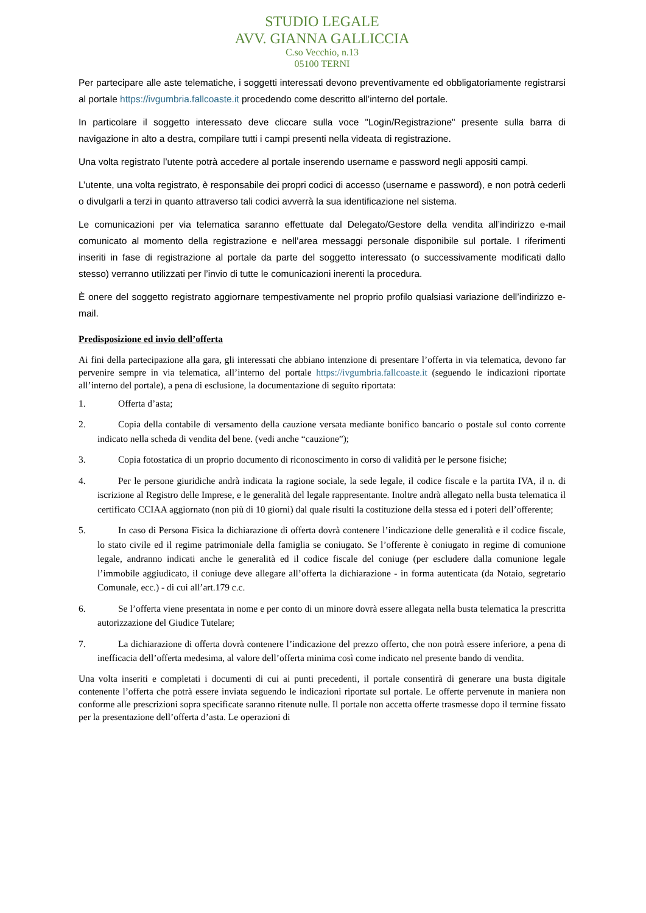STUDIO LEGALE
AVV. GIANNA GALLICCIA
C.so Vecchio, n.13
05100 TERNI
Per partecipare alle aste telematiche, i soggetti interessati devono preventivamente ed obbligatoriamente registrarsi al portale https://ivgumbria.fallcoaste.it procedendo come descritto all’interno del portale.
In particolare il soggetto interessato deve cliccare sulla voce "Login/Registrazione" presente sulla barra di navigazione in alto a destra, compilare tutti i campi presenti nella videata di registrazione.
Una volta registrato l’utente potrà accedere al portale inserendo username e password negli appositi campi.
L’utente, una volta registrato, è responsabile dei propri codici di accesso (username e password), e non potrà cederli o divulgarli a terzi in quanto attraverso tali codici avverrà la sua identificazione nel sistema.
Le comunicazioni per via telematica saranno effettuate dal Delegato/Gestore della vendita all’indirizzo e-mail comunicato al momento della registrazione e nell’area messaggi personale disponibile sul portale. I riferimenti inseriti in fase di registrazione al portale da parte del soggetto interessato (o successivamente modificati dallo stesso) verranno utilizzati per l’invio di tutte le comunicazioni inerenti la procedura.
È onere del soggetto registrato aggiornare tempestivamente nel proprio profilo qualsiasi variazione dell’indirizzo e-mail.
Predisposizione ed invio dell’offerta
Ai fini della partecipazione alla gara, gli interessati che abbiano intenzione di presentare l’offerta in via telematica, devono far pervenire sempre in via telematica, all’interno del portale https://ivgumbria.fallcoaste.it (seguendo le indicazioni riportate all’interno del portale), a pena di esclusione, la documentazione di seguito riportata:
1. Offerta d’asta;
2. Copia della contabile di versamento della cauzione versata mediante bonifico bancario o postale sul conto corrente indicato nella scheda di vendita del bene. (vedi anche “cauzione”);
3. Copia fotostatica di un proprio documento di riconoscimento in corso di validità per le persone fisiche;
4. Per le persone giuridiche andrà indicata la ragione sociale, la sede legale, il codice fiscale e la partita IVA, il n. di iscrizione al Registro delle Imprese, e le generalità del legale rappresentante. Inoltre andrà allegato nella busta telematica il certificato CCIAA aggiornato (non più di 10 giorni) dal quale risulti la costituzione della stessa ed i poteri dell’offerente;
5. In caso di Persona Fisica la dichiarazione di offerta dovrà contenere l’indicazione delle generalità e il codice fiscale, lo stato civile ed il regime patrimoniale della famiglia se coniugato. Se l’offerente è coniugato in regime di comunione legale, andranno indicati anche le generalità ed il codice fiscale del coniuge (per escludere dalla comunione legale l’immobile aggiudicato, il coniuge deve allegare all’offerta la dichiarazione - in forma autenticata (da Notaio, segretario Comunale, ecc.) - di cui all’art.179 c.c.
6. Se l’offerta viene presentata in nome e per conto di un minore dovrà essere allegata nella busta telematica la prescritta autorizzazione del Giudice Tutelare;
7. La dichiarazione di offerta dovrà contenere l’indicazione del prezzo offerto, che non potrà essere inferiore, a pena di inefficacia dell’offerta medesima, al valore dell’offerta minima così come indicato nel presente bando di vendita.
Una volta inseriti e completati i documenti di cui ai punti precedenti, il portale consentirà di generare una busta digitale contenente l’offerta che potrà essere inviata seguendo le indicazioni riportate sul portale. Le offerte pervenute in maniera non conforme alle prescrizioni sopra specificate saranno ritenute nulle. Il portale non accetta offerte trasmesse dopo il termine fissato per la presentazione dell’offerta d’asta. Le operazioni di